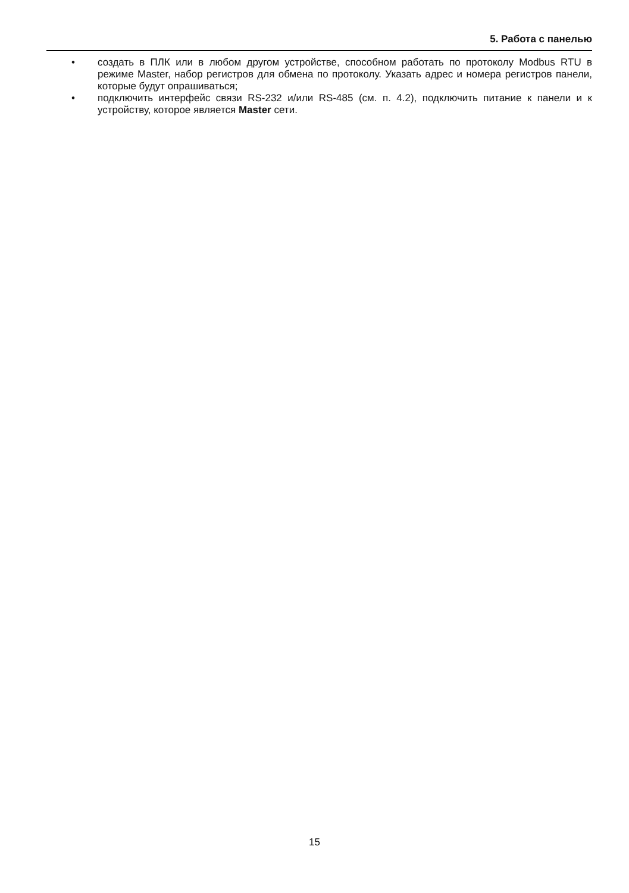5. Работа с панелью
• создать в ПЛК или в любом другом устройстве, способном работать по протоколу Modbus RTU в режиме Master, набор регистров для обмена по протоколу. Указать адрес и номера регистров панели, которые будут опрашиваться;
• подключить интерфейс связи RS-232 и/или RS-485 (см. п. 4.2), подключить питание к панели и к устройству, которое является Master сети.
15